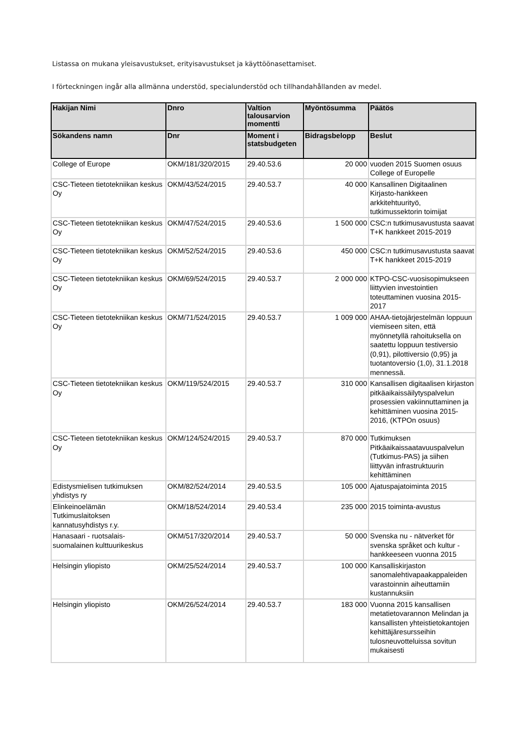Listassa on mukana yleisavustukset, erityisavustukset ja käyttöönasettamiset.
I förteckningen ingår alla allmänna understöd, specialunderstöd och tillhandahållanden av medel.
| Hakijan Nimi | Dnro | Valtion talousarvion momentti | Myöntösumma | Päätös |
| --- | --- | --- | --- | --- |
| Sökandens namn | Dnr | Moment i statsbudgeten | Bidragsbelopp | Beslut |
| College of Europe | OKM/181/320/2015 | 29.40.53.6 | 20 000 | vuoden 2015 Suomen osuus College of Europelle |
| CSC-Tieteen tietotekniikan keskus Oy | OKM/43/524/2015 | 29.40.53.7 | 40 000 | Kansallinen Digitaalinen Kirjasto-hankkeen arkkitehtuurityö, tutkimussektorin toimijat |
| CSC-Tieteen tietotekniikan keskus Oy | OKM/47/524/2015 | 29.40.53.6 | 1 500 000 | CSC:n tutkimusavustusta saavat T+K hankkeet 2015-2019 |
| CSC-Tieteen tietotekniikan keskus Oy | OKM/52/524/2015 | 29.40.53.6 | 450 000 | CSC:n tutkimusavustusta saavat T+K hankkeet 2015-2019 |
| CSC-Tieteen tietotekniikan keskus Oy | OKM/69/524/2015 | 29.40.53.7 | 2 000 000 | KTPO-CSC-vuosisopimukseen liittyvien investointien toteuttaminen vuosina 2015-2017 |
| CSC-Tieteen tietotekniikan keskus Oy | OKM/71/524/2015 | 29.40.53.7 | 1 009 000 | AHAA-tietojärjestelmän loppuun viemiseen siten, että myönnetyllä rahoituksella on saatettu loppuun testiversio (0,91), pilottiversio (0,95) ja tuotantoversio (1,0), 31.1.2018 mennessä. |
| CSC-Tieteen tietotekniikan keskus Oy | OKM/119/524/2015 | 29.40.53.7 | 310 000 | Kansallisen digitaalisen kirjaston pitkäaikaissäilytyspalvelun prosessien vakiinnuttaminen ja kehittäminen vuosina 2015-2016, (KTPOn osuus) |
| CSC-Tieteen tietotekniikan keskus Oy | OKM/124/524/2015 | 29.40.53.7 | 870 000 | Tutkimuksen Pitkäaikaissaatavuuspalvelun (Tutkimus-PAS) ja siihen liittyvän infrastruktuurin kehittäminen |
| Edistysmielisen tutkimuksen yhdistys ry | OKM/82/524/2014 | 29.40.53.5 | 105 000 | Ajatuspajatoiminta 2015 |
| Elinkeinoelämän Tutkimuslaitoksen kannatusyhdistys r.y. | OKM/18/524/2014 | 29.40.53.4 | 235 000 | 2015 toiminta-avustus |
| Hanasaari - ruotsalais-suomalainen kulttuurikeskus | OKM/517/320/2014 | 29.40.53.7 | 50 000 | Svenska nu - nätverket för svenska språket och kultur - hankkeeseen vuonna 2015 |
| Helsingin yliopisto | OKM/25/524/2014 | 29.40.53.7 | 100 000 | Kansalliskirjaston sanomalehtivapaakappaleiden varastoinnin aiheuttamiin kustannuksiin |
| Helsingin yliopisto | OKM/26/524/2014 | 29.40.53.7 | 183 000 | Vuonna 2015 kansallisen metatietovarannon Melindan ja kansallisten yhteistietokantojen kehittäjäresursseihin tulosneuvotteluissa sovitun mukaisesti |